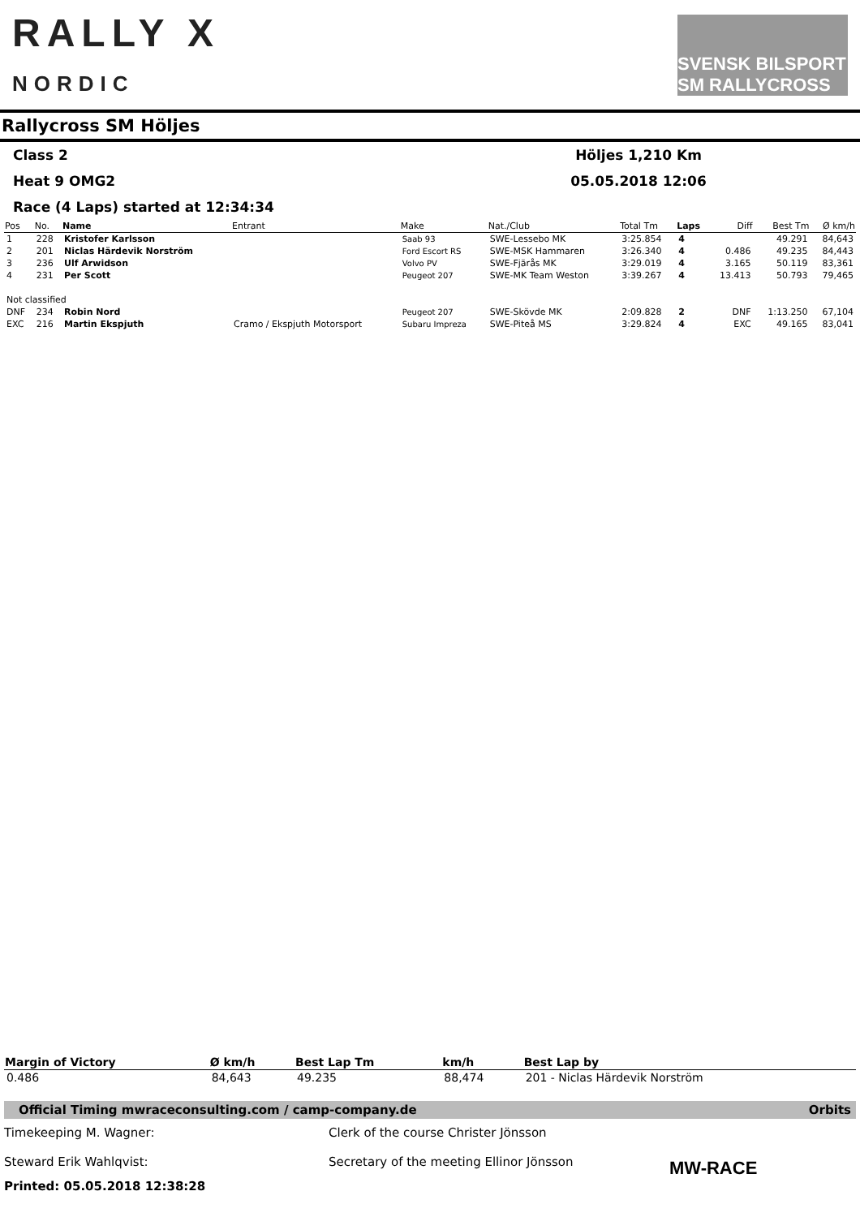RALLY X
NORDIC
SVENSK BILSPORT SM RALLYCROSS
Rallycross SM Höljes
Class 2 Höljes 1,210 Km
Heat 9 OMG2 05.05.2018 12:06
Race (4 Laps) started at 12:34:34
| Pos | No. | Name | Entrant | Make | Nat./Club | Total Tm | Laps | Diff | Best Tm | Ø km/h |
| --- | --- | --- | --- | --- | --- | --- | --- | --- | --- | --- |
| 1 | 228 | Kristofer Karlsson | | Saab 93 | SWE-Lessebo MK | 3:25.854 | 4 | | 49.291 | 84,643 |
| 2 | 201 | Niclas Härdevik Norström | | Ford Escort RS | SWE-MSK Hammaren | 3:26.340 | 4 | 0.486 | 49.235 | 84,443 |
| 3 | 236 | Ulf Arwidson | | Volvo PV | SWE-Fjärås MK | 3:29.019 | 4 | 3.165 | 50.119 | 83,361 |
| 4 | 231 | Per Scott | | Peugeot 207 | SWE-MK Team Weston | 3:39.267 | 4 | 13.413 | 50.793 | 79,465 |
| Not classified | | | | | | | | | | |
| DNF | 234 | Robin Nord | | Peugeot 207 | SWE-Skövde MK | 2:09.828 | 2 | DNF | 1:13.250 | 67,104 |
| EXC | 216 | Martin Ekspjuth | Cramo / Ekspjuth Motorsport | Subaru Impreza | SWE-Piteå MS | 3:29.824 | 4 | EXC | 49.165 | 83,041 |
| Margin of Victory | Ø km/h | Best Lap Tm | km/h | Best Lap by |
| --- | --- | --- | --- | --- |
| 0.486 | 84,643 | 49.235 | 88,474 | 201 - Niclas Härdevik Norström |
Official Timing mwraceconsulting.com / camp-company.de Orbits
Timekeeping M. Wagner:
Steward Erik Wahlqvist:
Clerk of the course Christer Jönsson
Secretary of the meeting Ellinor Jönsson
MW-RACE
Printed: 05.05.2018 12:38:28